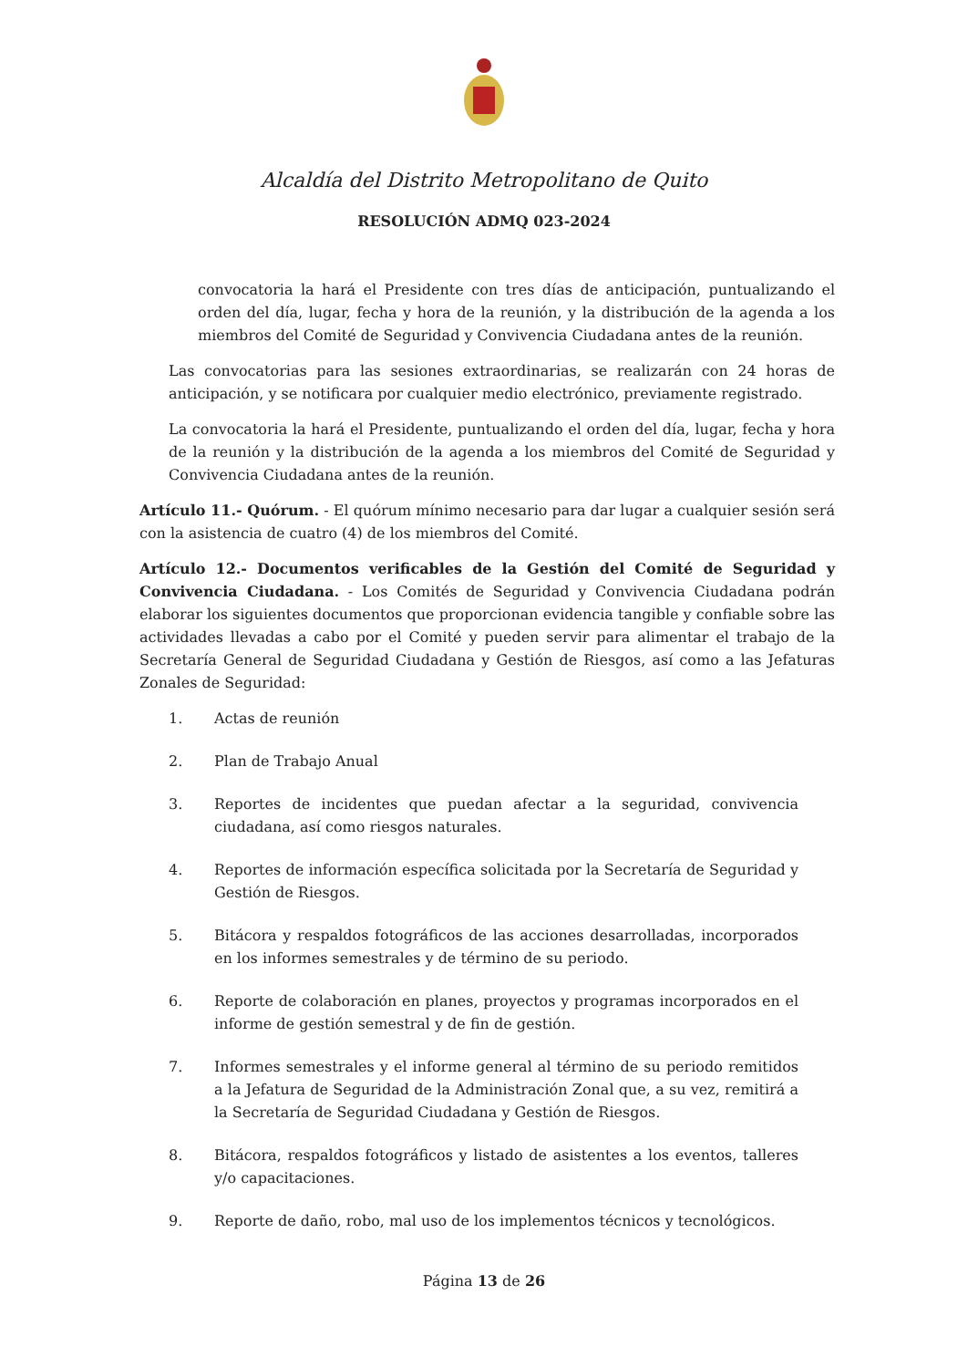Alcaldía del Distrito Metropolitano de Quito
RESOLUCIÓN ADMQ 023-2024
convocatoria la hará el Presidente con tres días de anticipación, puntualizando el orden del día, lugar, fecha y hora de la reunión, y la distribución de la agenda a los miembros del Comité de Seguridad y Convivencia Ciudadana antes de la reunión.
Las convocatorias para las sesiones extraordinarias, se realizarán con 24 horas de anticipación, y se notificara por cualquier medio electrónico, previamente registrado.
La convocatoria la hará el Presidente, puntualizando el orden del día, lugar, fecha y hora de la reunión y la distribución de la agenda a los miembros del Comité de Seguridad y Convivencia Ciudadana antes de la reunión.
Artículo 11.- Quórum. - El quórum mínimo necesario para dar lugar a cualquier sesión será con la asistencia de cuatro (4) de los miembros del Comité.
Artículo 12.- Documentos verificables de la Gestión del Comité de Seguridad y Convivencia Ciudadana. - Los Comités de Seguridad y Convivencia Ciudadana podrán elaborar los siguientes documentos que proporcionan evidencia tangible y confiable sobre las actividades llevadas a cabo por el Comité y pueden servir para alimentar el trabajo de la Secretaría General de Seguridad Ciudadana y Gestión de Riesgos, así como a las Jefaturas Zonales de Seguridad:
1. Actas de reunión
2. Plan de Trabajo Anual
3. Reportes de incidentes que puedan afectar a la seguridad, convivencia ciudadana, así como riesgos naturales.
4. Reportes de información específica solicitada por la Secretaría de Seguridad y Gestión de Riesgos.
5. Bitácora y respaldos fotográficos de las acciones desarrolladas, incorporados en los informes semestrales y de término de su periodo.
6. Reporte de colaboración en planes, proyectos y programas incorporados en el informe de gestión semestral y de fin de gestión.
7. Informes semestrales y el informe general al término de su periodo remitidos a la Jefatura de Seguridad de la Administración Zonal que, a su vez, remitirá a la Secretaría de Seguridad Ciudadana y Gestión de Riesgos.
8. Bitácora, respaldos fotográficos y listado de asistentes a los eventos, talleres y/o capacitaciones.
9. Reporte de daño, robo, mal uso de los implementos técnicos y tecnológicos.
Página 13 de 26